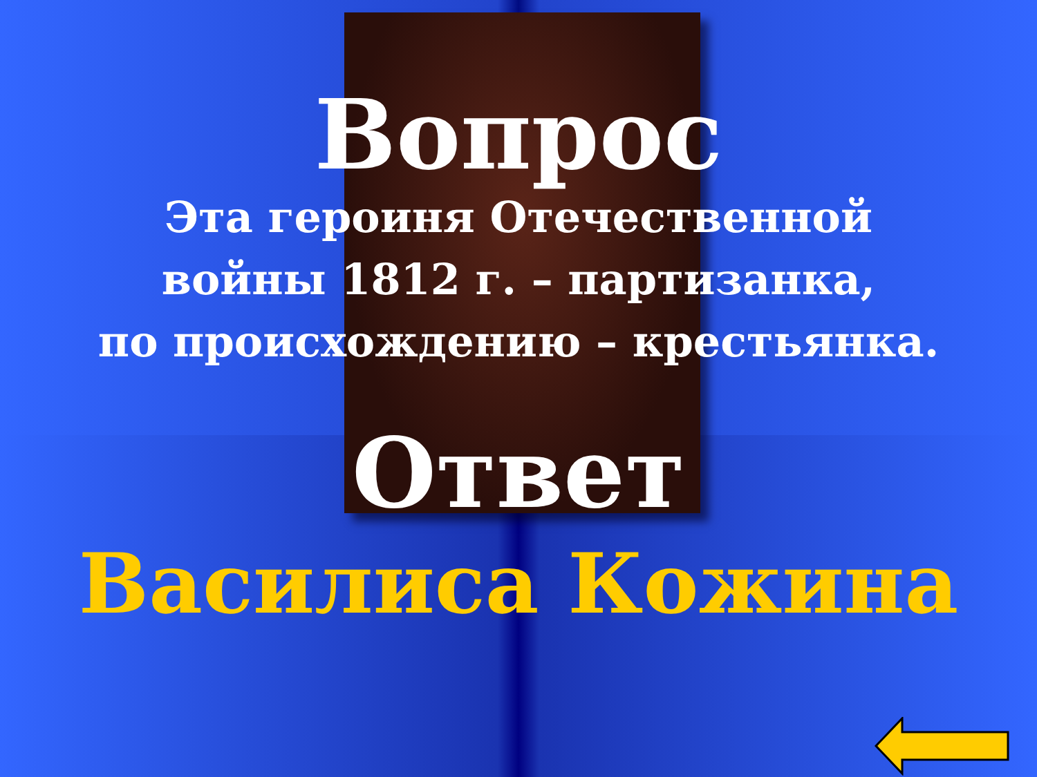Вопрос
Эта героиня Отечественной
войны 1812 г. – партизанка,
по происхождению – крестьянка.
Ответ
Василиса Кожина